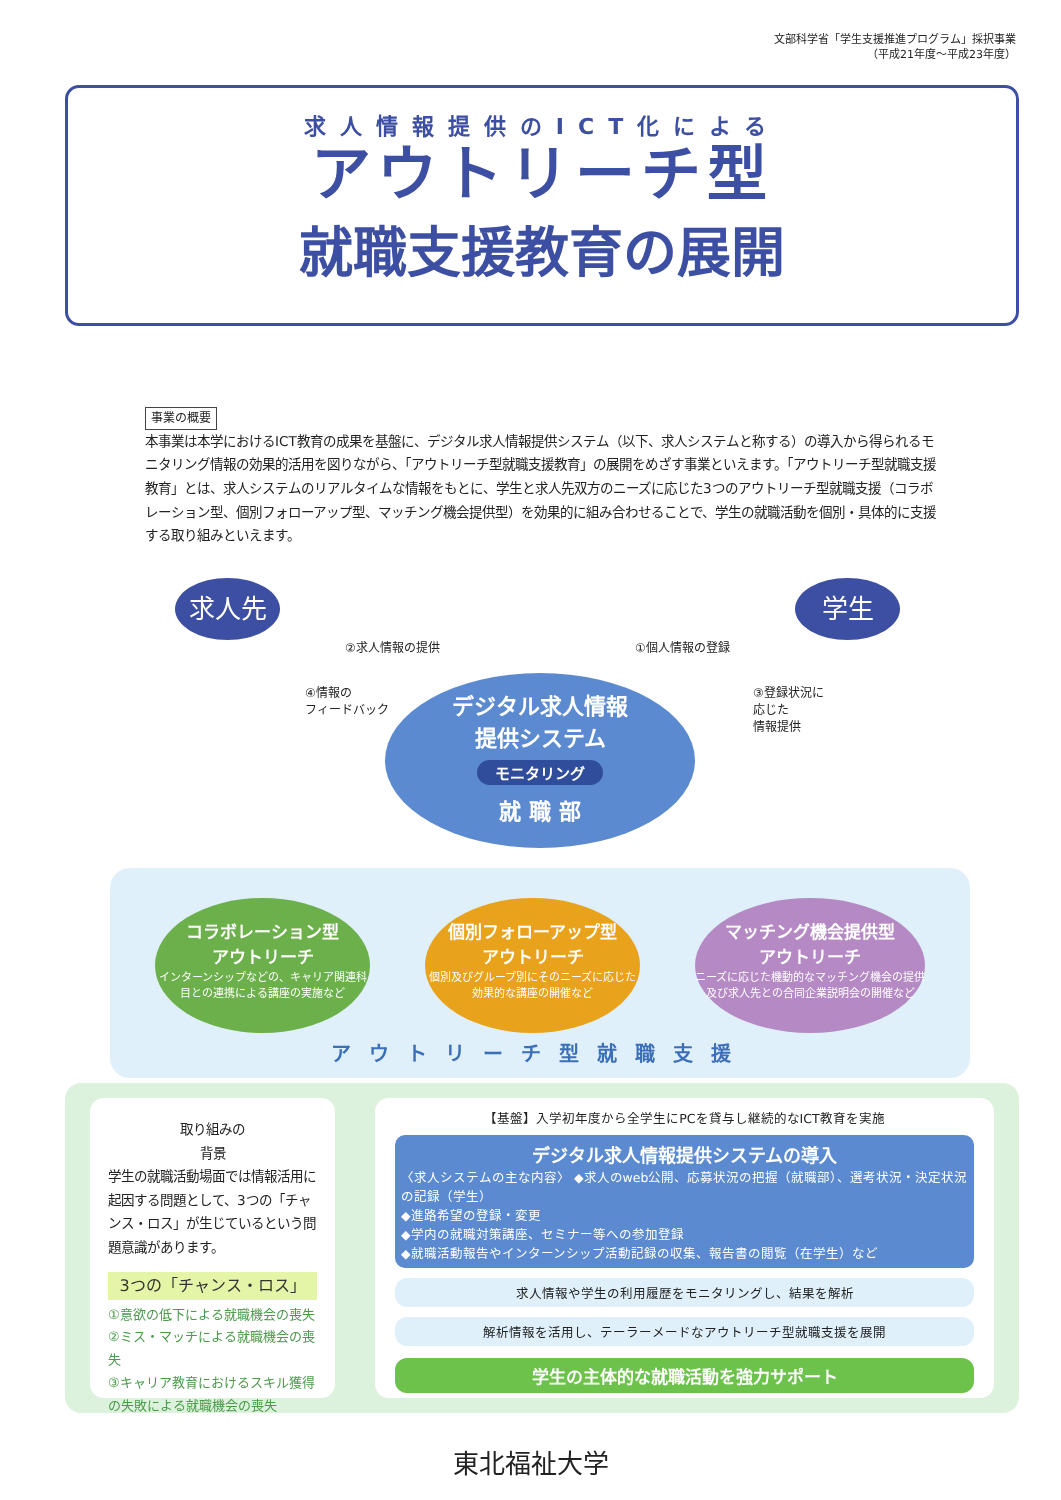文部科学省「学生支援推進プログラム」採択事業
（平成21年度〜平成23年度）
求人情報提供のICT化による
アウトリーチ型
就職支援教育の展開
事業の概要
本事業は本学におけるICT教育の成果を基盤に、デジタル求人情報提供システム（以下、求人システムと称する）の導入から得られるモニタリング情報の効果的活用を図りながら、「アウトリーチ型就職支援教育」の展開をめざす事業といえます。「アウトリーチ型就職支援教育」とは、求人システムのリアルタイムな情報をもとに、学生と求人先双方のニーズに応じた3つのアウトリーチ型就職支援（コラボレーション型、個別フォローアップ型、マッチング機会提供型）を効果的に組み合わせることで、学生の就職活動を個別・具体的に支援する取り組みといえます。
求人先 学生
②求人情報の提供 ①個人情報の登録
④情報の
フィードバック
③登録状況に
応じた
情報提供
デジタル求人情報
提供システム
モニタリング
就 職 部
コラボレーション型
アウトリーチ
インターンシップなどの、キャリア関連科目との連携による講座の実施など
個別フォローアップ型
アウトリーチ
個別及びグループ別にそのニーズに応じた効果的な講座の開催など
マッチング機会提供型
アウトリーチ
ニーズに応じた機動的なマッチング機会の提供及び求人先との合同企業説明会の開催など
アウトリーチ型就職支援
取り組みの
背景
学生の就職活動場面では情報活用に起因する問題として、3つの「チャンス・ロス」が生じているという問題意識があります。
3つの「チャンス・ロス」
①意欲の低下による就職機会の喪失
②ミス・マッチによる就職機会の喪失
③キャリア教育におけるスキル獲得の失敗による就職機会の喪失
【基盤】入学初年度から全学生にPCを貸与し継続的なICT教育を実施
デジタル求人情報提供システムの導入
〈求人システムの主な内容〉 ◆求人のweb公開、応募状況の把握（就職部）、選考状況・決定状況の記録（学生）
◆進路希望の登録・変更
◆学内の就職対策講座、セミナー等への参加登録
◆就職活動報告やインターンシップ活動記録の収集、報告書の閲覧（在学生）など
求人情報や学生の利用履歴をモニタリングし、結果を解析
解析情報を活用し、テーラーメードなアウトリーチ型就職支援を展開
学生の主体的な就職活動を強力サポート
東北福祉大学